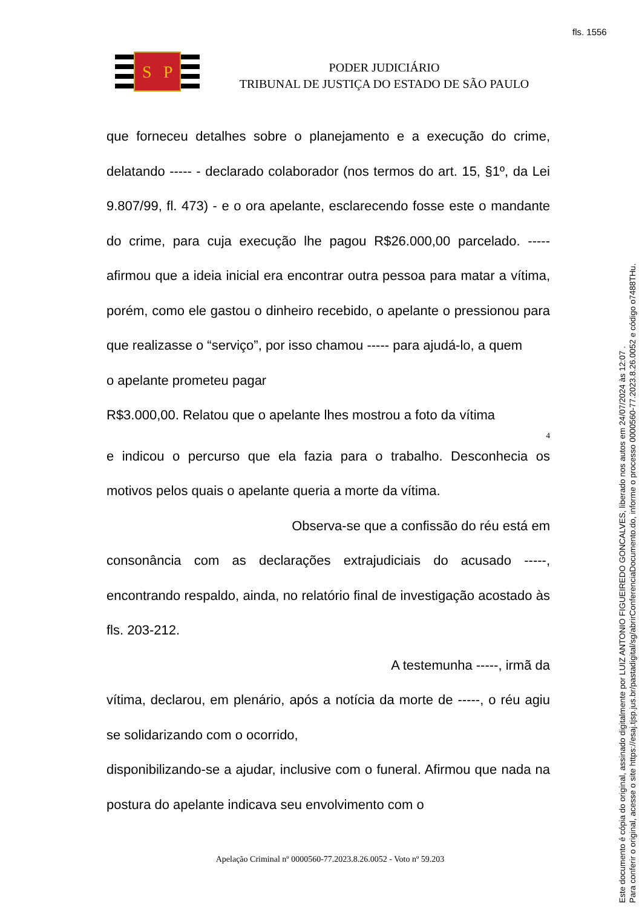fls. 1556
S
P
PODER JUDICIÁRIO
TRIBUNAL DE JUSTIÇA DO ESTADO DE SÃO PAULO
que forneceu detalhes sobre o planejamento e a execução do crime, delatando ----- - declarado colaborador (nos termos do art. 15, §1º, da Lei 9.807/99, fl. 473) - e o ora apelante, esclarecendo fosse este o mandante do crime, para cuja execução lhe pagou R$26.000,00 parcelado. ----- afirmou que a ideia inicial era encontrar outra pessoa para matar a vítima, porém, como ele gastou o dinheiro recebido, o apelante o pressionou para que realizasse o “serviço”, por isso chamou ----- para ajudá-lo, a quem
o apelante prometeu pagar
R$3.000,00. Relatou que o apelante lhes mostrou a foto da vítima
4
e indicou o percurso que ela fazia para o trabalho. Desconhecia os motivos pelos quais o apelante queria a morte da vítima.
Observa-se que a confissão do réu está em
consonância com as declarações extrajudiciais do acusado -----, encontrando respaldo, ainda, no relatório final de investigação acostado às fls. 203-212.
A testemunha -----, irmã da
vítima, declarou, em plenário, após a notícia da morte de -----, o réu agiu se solidarizando com o ocorrido,
disponibilizando-se a ajudar, inclusive com o funeral. Afirmou que nada na postura do apelante indicava seu envolvimento com o
Apelação Criminal nº 0000560-77.2023.8.26.0052 - Voto nº 59.203
Este documento é cópia do original, assinado digitalmente por LUIZ ANTONIO FIGUEIREDO GONCALVES, liberado nos autos em 24/07/2024 às 12:07 .
Para conferir o original, acesse o site https://esaj.tjsp.jus.br/pastadigital/sg/abrirConferenciaDocumento.do, informe o processo 0000560-77.2023.8.26.0052 e código o7488THu.